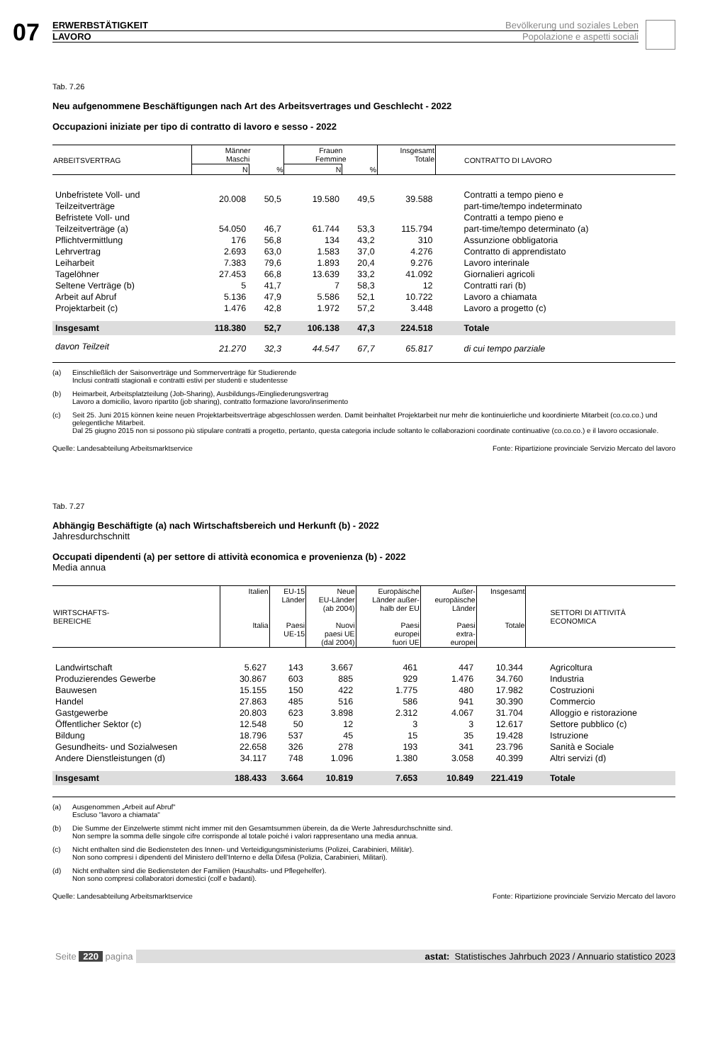07
ERWERBSTÄTIGKEIT Bevölkerung und soziales Leben
LAVORO Popolazione e aspetti sociali
Tab. 7.26
Neu aufgenommene Beschäftigungen nach Art des Arbeitsvertrages und Geschlecht - 2022
Occupazioni iniziate per tipo di contratto di lavoro e sesso - 2022
| ARBEITSVERTRAG | Männer Maschi | | Frauen Femmine | | Insgesamt Totale | CONTRATTO DI LAVORO |
| --- | --- | --- | --- | --- | --- | --- |
| | N | % | N | % | | |
| Unbefristete Voll- und Teilzeitverträge | 20.008 | 50,5 | 19.580 | 49,5 | 39.588 | Contratti a tempo pieno e part-time/tempo indeterminato |
| Befristete Voll- und Teilzeitverträge (a) | 54.050 | 46,7 | 61.744 | 53,3 | 115.794 | Contratti a tempo pieno e part-time/tempo determinato (a) |
| Pflichtvermittlung | 176 | 56,8 | 134 | 43,2 | 310 | Assunzione obbligatoria |
| Lehrvertrag | 2.693 | 63,0 | 1.583 | 37,0 | 4.276 | Contratto di apprendistato |
| Leiharbeit | 7.383 | 79,6 | 1.893 | 20,4 | 9.276 | Lavoro interinale |
| Tagelöhner | 27.453 | 66,8 | 13.639 | 33,2 | 41.092 | Giornalieri agricoli |
| Seltene Verträge (b) | 5 | 41,7 | 7 | 58,3 | 12 | Contratti rari (b) |
| Arbeit auf Abruf | 5.136 | 47,9 | 5.586 | 52,1 | 10.722 | Lavoro a chiamata |
| Projektarbeit (c) | 1.476 | 42,8 | 1.972 | 57,2 | 3.448 | Lavoro a progetto (c) |
| Insgesamt | 118.380 | 52,7 | 106.138 | 47,3 | 224.518 | Totale |
| davon Teilzeit | 21.270 | 32,3 | 44.547 | 67,7 | 65.817 | di cui tempo parziale |
(a) Einschließlich der Saisonverträge und Sommerverträge für Studierende
Inclusi contratti stagionali e contratti estivi per studenti e studentesse
(b) Heimarbeit, Arbeitsplatzteilung (Job-Sharing), Ausbildungs-/Eingliederungsvertrag
Lavoro a domicilio, lavoro ripartito (job sharing), contratto formazione lavoro/inserimento
(c) Seit 25. Juni 2015 können keine neuen Projektarbeitsverträge abgeschlossen werden. Damit beinhaltet Projektarbeit nur mehr die kontinuierliche und koordinierte Mitarbeit (co.co.co.) und gelegentliche Mitarbeit.
Dal 25 giugno 2015 non si possono più stipulare contratti a progetto, pertanto, questa categoria include soltanto le collaborazioni coordinate continuative (co.co.co.) e il lavoro occasionale.
Quelle: Landesabteilung Arbeitsmarktservice Fonte: Ripartizione provinciale Servizio Mercato del lavoro
Tab. 7.27
Abhängig Beschäftigte (a) nach Wirtschaftsbereich und Herkunft (b) - 2022
Jahresdurchschnitt
Occupati dipendenti (a) per settore di attività economica e provenienza (b) - 2022
Media annua
| WIRTSCHAFTS- BEREICHE | Italien Italia | EU-15 Länder Paesi UE-15 | Neue EU-Länder (ab 2004) Nuovi paesi UE (dal 2004) | Europäische Länder außer- halb der EU Paesi europei fuori UE | Außer- europäische Länder Paesi extra- europei | Insgesamt Totale | SETTORI DI ATTIVITÀ ECONOMICA |
| --- | --- | --- | --- | --- | --- | --- | --- |
| Landwirtschaft | 5.627 | 143 | 3.667 | 461 | 447 | 10.344 | Agricoltura |
| Produzierendes Gewerbe | 30.867 | 603 | 885 | 929 | 1.476 | 34.760 | Industria |
| Bauwesen | 15.155 | 150 | 422 | 1.775 | 480 | 17.982 | Costruzioni |
| Handel | 27.863 | 485 | 516 | 586 | 941 | 30.390 | Commercio |
| Gastgewerbe | 20.803 | 623 | 3.898 | 2.312 | 4.067 | 31.704 | Alloggio e ristorazione |
| Öffentlicher Sektor (c) | 12.548 | 50 | 12 | 3 | 3 | 12.617 | Settore pubblico (c) |
| Bildung | 18.796 | 537 | 45 | 15 | 35 | 19.428 | Istruzione |
| Gesundheits- und Sozialwesen | 22.658 | 326 | 278 | 193 | 341 | 23.796 | Sanità e Sociale |
| Andere Dienstleistungen (d) | 34.117 | 748 | 1.096 | 1.380 | 3.058 | 40.399 | Altri servizi (d) |
| Insgesamt | 188.433 | 3.664 | 10.819 | 7.653 | 10.849 | 221.419 | Totale |
(a) Ausgenommen „Arbeit auf Abruf“
Escluso "lavoro a chiamata"
(b) Die Summe der Einzelwerte stimmt nicht immer mit den Gesamtsummen überein, da die Werte Jahresdurchschnitte sind.
Non sempre la somma delle singole cifre corrisponde al totale poiché i valori rappresentano una media annua.
(c) Nicht enthalten sind die Bediensteten des Innen- und Verteidigungsministeriums (Polizei, Carabinieri, Militär).
Non sono compresi i dipendenti del Ministero dell’Interno e della Difesa (Polizia, Carabinieri, Militari).
(d) Nicht enthalten sind die Bediensteten der Familien (Haushalts- und Pflegehelfer).
Non sono compresi collaboratori domestici (colf e badanti).
Quelle: Landesabteilung Arbeitsmarktservice Fonte: Ripartizione provinciale Servizio Mercato del lavoro
Seite 220 pagina astat: Statistisches Jahrbuch 2023 / Annuario statistico 2023